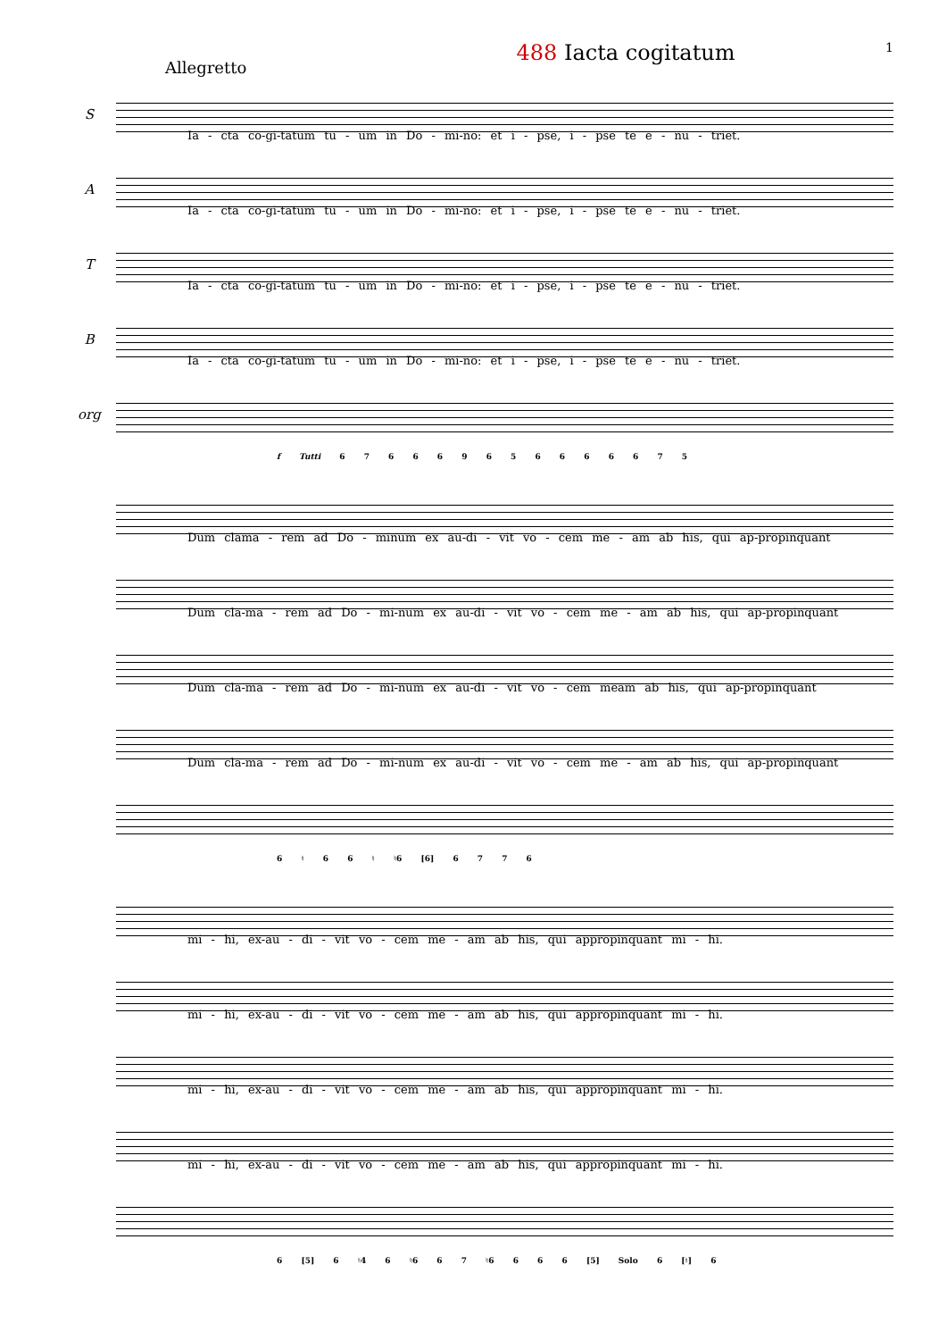488 Iacta cogitatum 1
Allegretto
S
Ia - cta co-gi-tatum tu - um in Do - mi-no: et i - pse, i - pse te e - nu - triet.
A
Ia - cta co-gi-tatum tu - um in Do - mi-no: et i - pse, i - pse te e - nu - triet.
T
Ia - cta co-gi-tatum tu - um in Do - mi-no: et i - pse, i - pse te e - nu - triet.
B
Ia - cta co-gi-tatum tu - um in Do - mi-no: et i - pse, i - pse te e - nu - triet.
org
f Tutti 6 7 6 6 6 9 6 5 6 6 6 6 6 7 5
Dum clama - rem ad Do - minum ex au-di - vit vo - cem me - am ab his, qui ap-propinquant
Dum cla-ma - rem ad Do - mi-num ex au-di - vit vo - cem me - am ab his, qui ap-propinquant
Dum cla-ma - rem ad Do - mi-num ex au-di - vit vo - cem meam ab his, qui ap-propinquant
Dum cla-ma - rem ad Do - mi-num ex au-di - vit vo - cem me - am ab his, qui ap-propinquant
6 ♮ 6 6 ♮ ♮6 [6] 6 7 7 6
mi - hi, ex-au - di - vit vo - cem me - am ab his, qui appropinquant mi - hi.
mi - hi, ex-au - di - vit vo - cem me - am ab his, qui appropinquant mi - hi.
mi - hi, ex-au - di - vit vo - cem me - am ab his, qui appropinquant mi - hi.
mi - hi, ex-au - di - vit vo - cem me - am ab his, qui appropinquant mi - hi.
6 [5] 6 ♮4 6 ♮6 6 7 ♮6 6 6 6 [5] Solo 6 [♮] 6